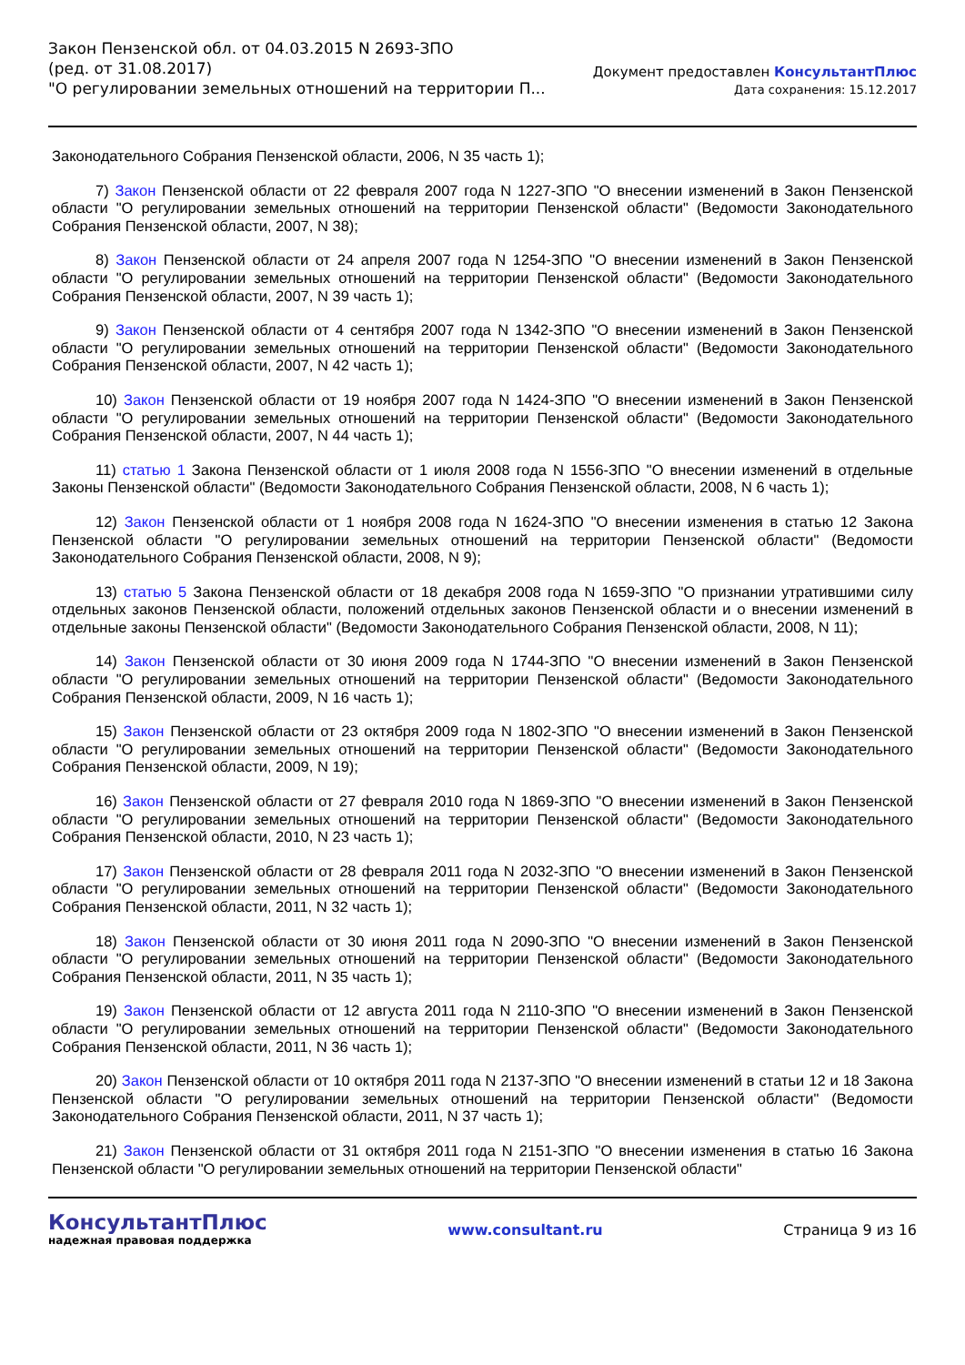Закон Пензенской обл. от 04.03.2015 N 2693-ЗПО
(ред. от 31.08.2017)
"О регулировании земельных отношений на территории П...
Документ предоставлен КонсультантПлюс
Дата сохранения: 15.12.2017
Законодательного Собрания Пензенской области, 2006, N 35 часть 1);
7) Закон Пензенской области от 22 февраля 2007 года N 1227-ЗПО "О внесении изменений в Закон Пензенской области "О регулировании земельных отношений на территории Пензенской области" (Ведомости Законодательного Собрания Пензенской области, 2007, N 38);
8) Закон Пензенской области от 24 апреля 2007 года N 1254-ЗПО "О внесении изменений в Закон Пензенской области "О регулировании земельных отношений на территории Пензенской области" (Ведомости Законодательного Собрания Пензенской области, 2007, N 39 часть 1);
9) Закон Пензенской области от 4 сентября 2007 года N 1342-ЗПО "О внесении изменений в Закон Пензенской области "О регулировании земельных отношений на территории Пензенской области" (Ведомости Законодательного Собрания Пензенской области, 2007, N 42 часть 1);
10) Закон Пензенской области от 19 ноября 2007 года N 1424-ЗПО "О внесении изменений в Закон Пензенской области "О регулировании земельных отношений на территории Пензенской области" (Ведомости Законодательного Собрания Пензенской области, 2007, N 44 часть 1);
11) статью 1 Закона Пензенской области от 1 июля 2008 года N 1556-ЗПО "О внесении изменений в отдельные Законы Пензенской области" (Ведомости Законодательного Собрания Пензенской области, 2008, N 6 часть 1);
12) Закон Пензенской области от 1 ноября 2008 года N 1624-ЗПО "О внесении изменения в статью 12 Закона Пензенской области "О регулировании земельных отношений на территории Пензенской области" (Ведомости Законодательного Собрания Пензенской области, 2008, N 9);
13) статью 5 Закона Пензенской области от 18 декабря 2008 года N 1659-ЗПО "О признании утратившими силу отдельных законов Пензенской области, положений отдельных законов Пензенской области и о внесении изменений в отдельные законы Пензенской области" (Ведомости Законодательного Собрания Пензенской области, 2008, N 11);
14) Закон Пензенской области от 30 июня 2009 года N 1744-ЗПО "О внесении изменений в Закон Пензенской области "О регулировании земельных отношений на территории Пензенской области" (Ведомости Законодательного Собрания Пензенской области, 2009, N 16 часть 1);
15) Закон Пензенской области от 23 октября 2009 года N 1802-ЗПО "О внесении изменений в Закон Пензенской области "О регулировании земельных отношений на территории Пензенской области" (Ведомости Законодательного Собрания Пензенской области, 2009, N 19);
16) Закон Пензенской области от 27 февраля 2010 года N 1869-ЗПО "О внесении изменений в Закон Пензенской области "О регулировании земельных отношений на территории Пензенской области" (Ведомости Законодательного Собрания Пензенской области, 2010, N 23 часть 1);
17) Закон Пензенской области от 28 февраля 2011 года N 2032-ЗПО "О внесении изменений в Закон Пензенской области "О регулировании земельных отношений на территории Пензенской области" (Ведомости Законодательного Собрания Пензенской области, 2011, N 32 часть 1);
18) Закон Пензенской области от 30 июня 2011 года N 2090-ЗПО "О внесении изменений в Закон Пензенской области "О регулировании земельных отношений на территории Пензенской области" (Ведомости Законодательного Собрания Пензенской области, 2011, N 35 часть 1);
19) Закон Пензенской области от 12 августа 2011 года N 2110-ЗПО "О внесении изменений в Закон Пензенской области "О регулировании земельных отношений на территории Пензенской области" (Ведомости Законодательного Собрания Пензенской области, 2011, N 36 часть 1);
20) Закон Пензенской области от 10 октября 2011 года N 2137-ЗПО "О внесении изменений в статьи 12 и 18 Закона Пензенской области "О регулировании земельных отношений на территории Пензенской области" (Ведомости Законодательного Собрания Пензенской области, 2011, N 37 часть 1);
21) Закон Пензенской области от 31 октября 2011 года N 2151-ЗПО "О внесении изменения в статью 16 Закона Пензенской области "О регулировании земельных отношений на территории Пензенской области"
КонсультантПлюс
надежная правовая поддержка
www.consultant.ru Страница 9 из 16